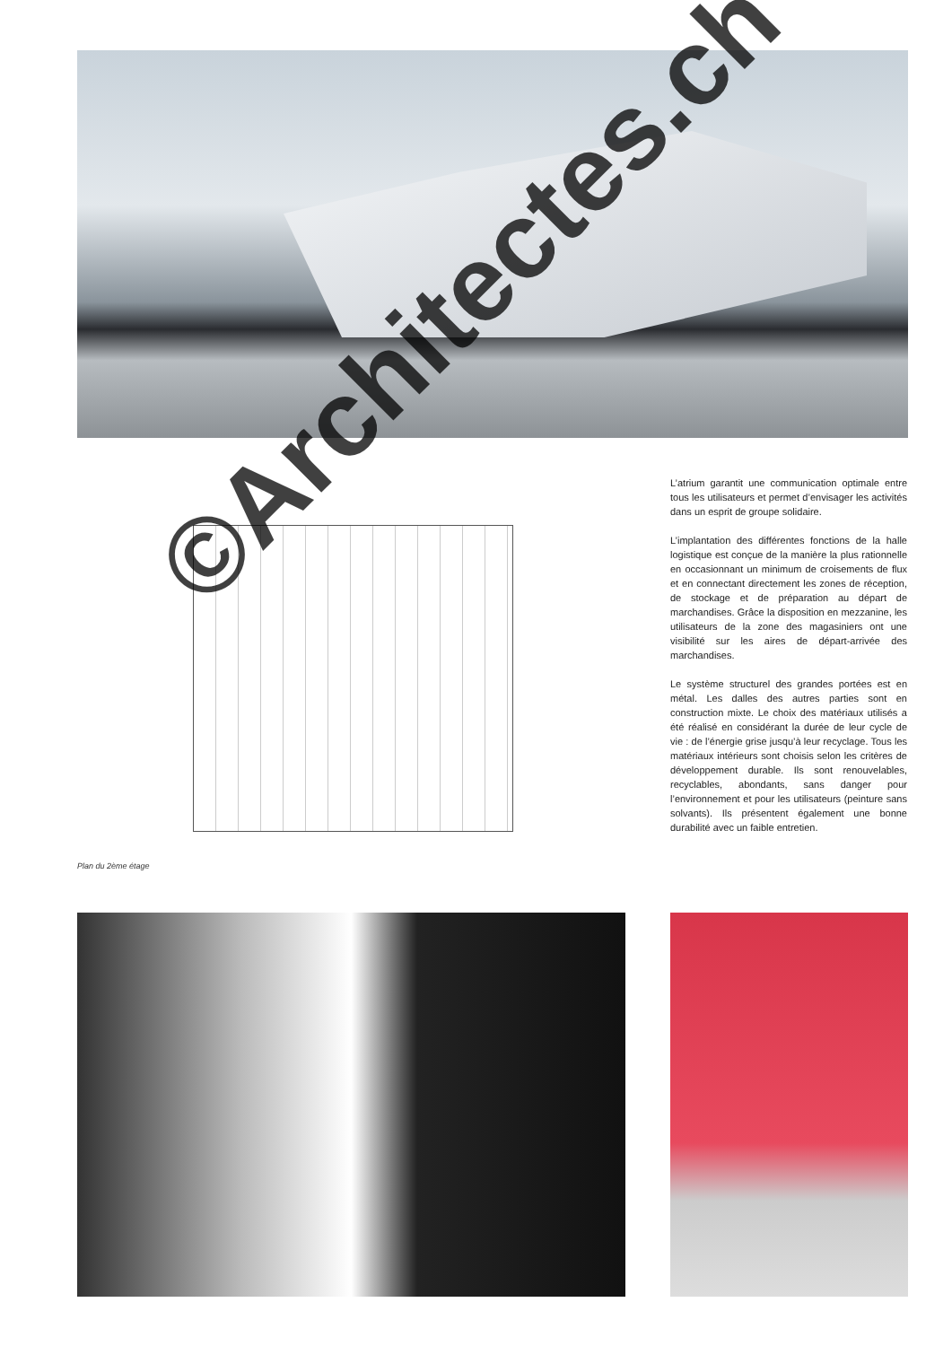L’atrium garantit une communication optimale entre tous les utilisateurs et permet d’envisager les activités dans un esprit de groupe solidaire.
L’implantation des différentes fonctions de la halle logistique est conçue de la manière la plus rationnelle en occasionnant un minimum de croisements de flux et en connectant directement les zones de réception, de stockage et de préparation au départ de marchandises. Grâce la disposition en mezzanine, les utilisateurs de la zone des magasiniers ont une visibilité sur les aires de départ-arrivée des marchandises.
Le système structurel des grandes portées est en métal. Les dalles des autres parties sont en construction mixte. Le choix des matériaux utilisés a été réalisé en considérant la durée de leur cycle de vie : de l’énergie grise jusqu’à leur recyclage. Tous les matériaux intérieurs sont choisis selon les critères de développement durable. Ils sont renouvelables, recyclables, abondants, sans danger pour l’environnement et pour les utilisateurs (peinture sans solvants). Ils présentent également une bonne durabilité avec un faible entretien.
Plan du 2ème étage
©Architectes.ch